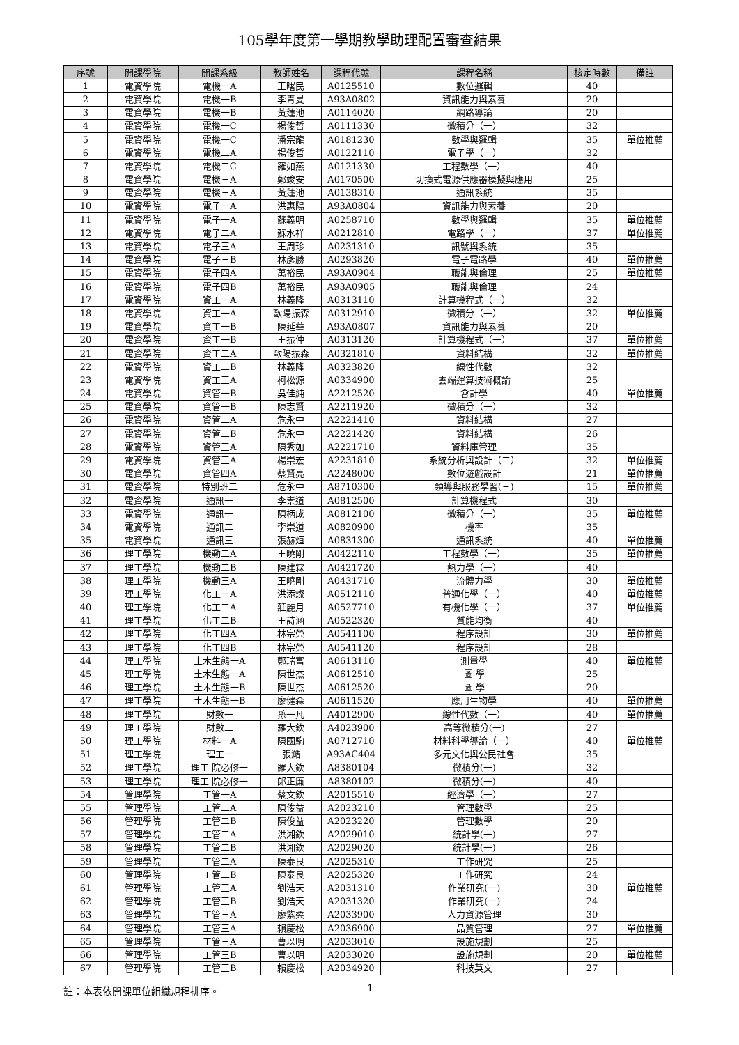105學年度第一學期教學助理配置審查結果
| 序號 | 開課學院 | 開課系級 | 教師姓名 | 課程代號 | 課程名稱 | 核定時數 | 備註 |
| --- | --- | --- | --- | --- | --- | --- | --- |
| 1 | 電資學院 | 電機一A | 王曙民 | A0125510 | 數位邏輯 | 40 | |
| 2 | 電資學院 | 電機一B | 李青旻 | A93A0802 | 資訊能力與素養 | 20 | |
| 3 | 電資學院 | 電機一B | 黃蓮池 | A0114020 | 網路導論 | 20 | |
| 4 | 電資學院 | 電機一C | 楊俊哲 | A0111330 | 微積分（一） | 32 | |
| 5 | 電資學院 | 電機一C | 潘宗龍 | A0181230 | 數學與邏輯 | 35 | 單位推薦 |
| 6 | 電資學院 | 電機二A | 楊俊哲 | A0122110 | 電子學（一） | 32 | |
| 7 | 電資學院 | 電機二C | 羅如燕 | A0121330 | 工程數學（一） | 40 | |
| 8 | 電資學院 | 電機三A | 鄭竣安 | A0170500 | 切換式電源供應器模擬與應用 | 25 | |
| 9 | 電資學院 | 電機三A | 黃蓮池 | A0138310 | 通訊系統 | 35 | |
| 10 | 電資學院 | 電子一A | 洪惠陽 | A93A0804 | 資訊能力與素養 | 20 | |
| 11 | 電資學院 | 電子一A | 蘇義明 | A0258710 | 數學與邏輯 | 35 | 單位推薦 |
| 12 | 電資學院 | 電子二A | 蘇水祥 | A0212810 | 電路學（一） | 37 | 單位推薦 |
| 13 | 電資學院 | 電子三A | 王周珍 | A0231310 | 訊號與系統 | 35 | |
| 14 | 電資學院 | 電子三B | 林彥勝 | A0293820 | 電子電路學 | 40 | 單位推薦 |
| 15 | 電資學院 | 電子四A | 萬裕民 | A93A0904 | 職能與倫理 | 25 | 單位推薦 |
| 16 | 電資學院 | 電子四B | 萬裕民 | A93A0905 | 職能與倫理 | 24 | |
| 17 | 電資學院 | 資工一A | 林義隆 | A0313110 | 計算機程式（一） | 32 | |
| 18 | 電資學院 | 資工一A | 歐陽振森 | A0312910 | 微積分（一） | 32 | 單位推薦 |
| 19 | 電資學院 | 資工一B | 陳延華 | A93A0807 | 資訊能力與素養 | 20 | |
| 20 | 電資學院 | 資工一B | 王振仲 | A0313120 | 計算機程式（一） | 37 | 單位推薦 |
| 21 | 電資學院 | 資工二A | 歐陽振森 | A0321810 | 資料結構 | 32 | 單位推薦 |
| 22 | 電資學院 | 資工二B | 林義隆 | A0323820 | 線性代數 | 32 | |
| 23 | 電資學院 | 資工三A | 柯松源 | A0334900 | 雲端運算技術概論 | 25 | |
| 24 | 電資學院 | 資管一B | 吳佳純 | A2212520 | 會計學 | 40 | 單位推薦 |
| 25 | 電資學院 | 資管一B | 陳志賢 | A2211920 | 微積分（一） | 32 | |
| 26 | 電資學院 | 資管二A | 危永中 | A2221410 | 資料結構 | 27 | |
| 27 | 電資學院 | 資管二B | 危永中 | A2221420 | 資料結構 | 26 | |
| 28 | 電資學院 | 資管三A | 陳秀如 | A2221710 | 資料庫管理 | 35 | |
| 29 | 電資學院 | 資管三A | 楊崇宏 | A2231810 | 系統分析與設計（二） | 32 | 單位推薦 |
| 30 | 電資學院 | 資管四A | 蔡賢亮 | A2248000 | 數位遊戲設計 | 21 | 單位推薦 |
| 31 | 電資學院 | 特別班二 | 危永中 | A8710300 | 領導與服務學習(三) | 15 | 單位推薦 |
| 32 | 電資學院 | 通訊一 | 李崇道 | A0812500 | 計算機程式 | 30 | |
| 33 | 電資學院 | 通訊一 | 陳柄成 | A0812100 | 微積分（一） | 35 | 單位推薦 |
| 34 | 電資學院 | 通訊二 | 李崇道 | A0820900 | 機率 | 35 | |
| 35 | 電資學院 | 通訊三 | 張赫烜 | A0831300 | 通訊系統 | 40 | 單位推薦 |
| 36 | 理工學院 | 機動二A | 王曉剛 | A0422110 | 工程數學（一） | 35 | 單位推薦 |
| 37 | 理工學院 | 機動二B | 陳建霖 | A0421720 | 熱力學（一） | 40 | |
| 38 | 理工學院 | 機動三A | 王曉剛 | A0431710 | 流體力學 | 30 | 單位推薦 |
| 39 | 理工學院 | 化工一A | 洪添燦 | A0512110 | 普通化學（一） | 40 | 單位推薦 |
| 40 | 理工學院 | 化工二A | 莊麗月 | A0527710 | 有機化學（一） | 37 | 單位推薦 |
| 41 | 理工學院 | 化工二B | 王詩涵 | A0522320 | 質能均衡 | 40 | |
| 42 | 理工學院 | 化工四A | 林宗榮 | A0541100 | 程序設計 | 30 | 單位推薦 |
| 43 | 理工學院 | 化工四B | 林宗榮 | A0541120 | 程序設計 | 28 | |
| 44 | 理工學院 | 土木生態一A | 鄭瑞富 | A0613110 | 測量學 | 40 | 單位推薦 |
| 45 | 理工學院 | 土木生態一A | 陳世杰 | A0612510 | 圖 學 | 25 | |
| 46 | 理工學院 | 土木生態一B | 陳世杰 | A0612520 | 圖 學 | 20 | |
| 47 | 理工學院 | 土木生態一B | 廖健森 | A0611520 | 應用生物學 | 40 | 單位推薦 |
| 48 | 理工學院 | 財數一 | 孫一凡 | A4012900 | 線性代數（一） | 40 | 單位推薦 |
| 49 | 理工學院 | 財數二 | 羅大欽 | A4023900 | 高等微積分(一) | 27 | |
| 50 | 理工學院 | 材料一A | 陳國駒 | A0712710 | 材料科學導論（一） | 40 | 單位推薦 |
| 51 | 理工學院 | 理工一 | 張澔 | A93AC404 | 多元文化與公民社會 | 35 | |
| 52 | 理工學院 | 理工-院必修一 | 羅大欽 | A8380104 | 微積分(一) | 32 | |
| 53 | 理工學院 | 理工-院必修一 | 郎正廉 | A8380102 | 微積分(一) | 40 | |
| 54 | 管理學院 | 工管一A | 蔡文欽 | A2015510 | 經濟學（一） | 27 | |
| 55 | 管理學院 | 工管二A | 陳俊益 | A2023210 | 管理數學 | 25 | |
| 56 | 管理學院 | 工管二B | 陳俊益 | A2023220 | 管理數學 | 20 | |
| 57 | 管理學院 | 工管二A | 洪湘欽 | A2029010 | 統計學(一) | 27 | |
| 58 | 管理學院 | 工管二B | 洪湘欽 | A2029020 | 統計學(一) | 26 | |
| 59 | 管理學院 | 工管二A | 陳泰良 | A2025310 | 工作研究 | 25 | |
| 60 | 管理學院 | 工管二B | 陳泰良 | A2025320 | 工作研究 | 24 | |
| 61 | 管理學院 | 工管三A | 劉浩天 | A2031310 | 作業研究(一) | 30 | 單位推薦 |
| 62 | 管理學院 | 工管三B | 劉浩天 | A2031320 | 作業研究(一) | 24 | |
| 63 | 管理學院 | 工管三A | 廖紫柔 | A2033900 | 人力資源管理 | 30 | |
| 64 | 管理學院 | 工管三A | 賴慶松 | A2036900 | 品質管理 | 27 | 單位推薦 |
| 65 | 管理學院 | 工管三A | 曹以明 | A2033010 | 設施規劃 | 25 | |
| 66 | 管理學院 | 工管三B | 曹以明 | A2033020 | 設施規劃 | 20 | 單位推薦 |
| 67 | 管理學院 | 工管三B | 賴慶松 | A2034920 | 科技英文 | 27 | |
註：本表依開課單位組織規程排序。 1